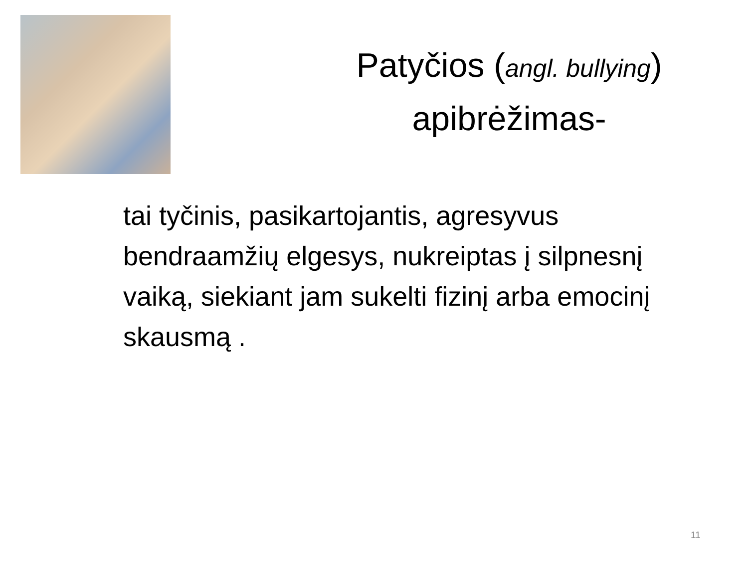Patyčios (angl. bullying) apibrėžimas-
tai tyčinis, pasikartojantis, agresyvus bendraamžių elgesys, nukreiptas į silpnesnį vaiką, siekiant jam sukelti fizinį arba emocinį skausmą .
11